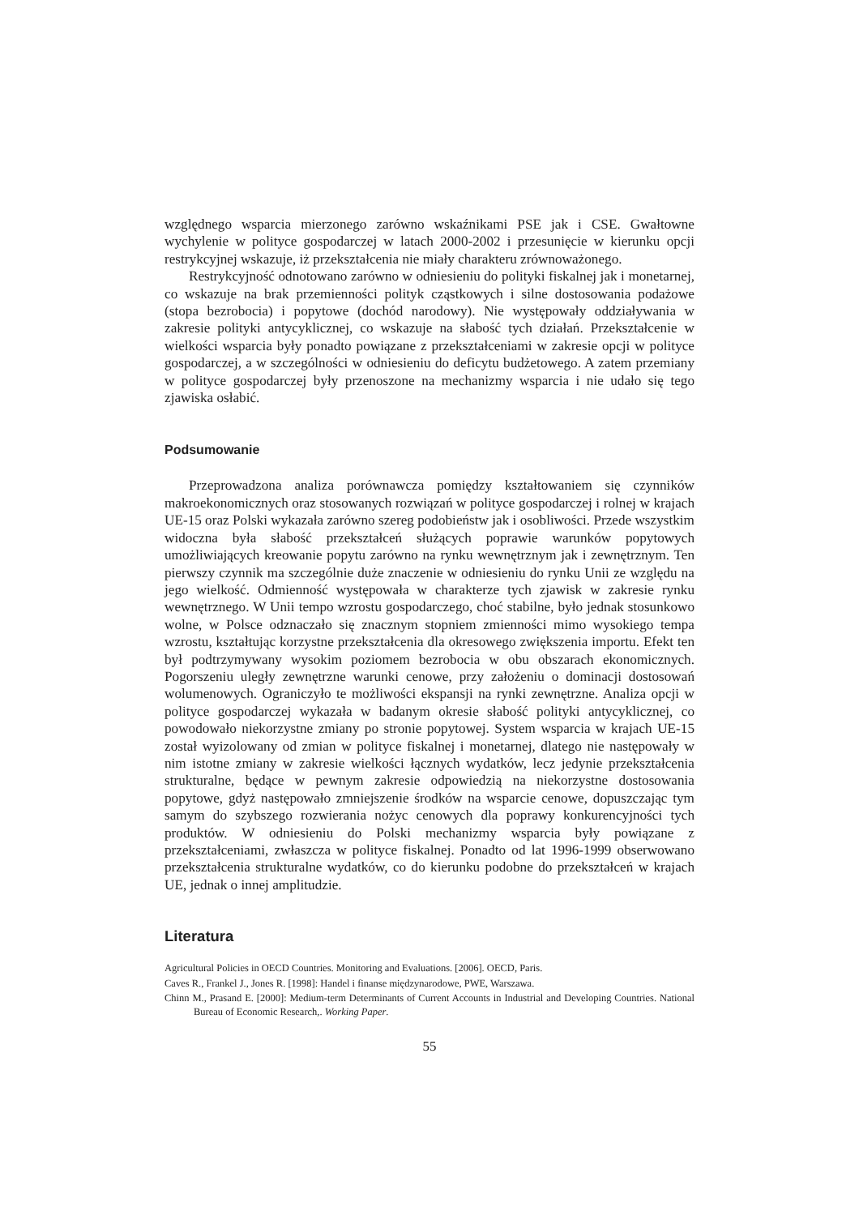względnego wsparcia mierzonego zarówno wskaźnikami PSE jak i CSE. Gwałtowne wychylenie w polityce gospodarczej w latach 2000-2002 i przesunięcie w kierunku opcji restrykcyjnej wskazuje, iż przekształcenia nie miały charakteru zrównoważonego.
Restrykcyjność odnotowano zarówno w odniesieniu do polityki fiskalnej jak i monetarnej, co wskazuje na brak przemienności polityk cząstkowych i silne dostosowania podażowe (stopa bezrobocia) i popytowe (dochód narodowy). Nie występowały oddziaływania w zakresie polityki antycyklicznej, co wskazuje na słabość tych działań. Przekształcenie w wielkości wsparcia były ponadto powiązane z przekształceniami w zakresie opcji w polityce gospodarczej, a w szczególności w odniesieniu do deficytu budżetowego. A zatem przemiany w polityce gospodarczej były przenoszone na mechanizmy wsparcia i nie udało się tego zjawiska osłabić.
Podsumowanie
Przeprowadzona analiza porównawcza pomiędzy kształtowaniem się czynników makroekonomicznych oraz stosowanych rozwiązań w polityce gospodarczej i rolnej w krajach UE-15 oraz Polski wykazała zarówno szereg podobieństw jak i osobliwości. Przede wszystkim widoczna była słabość przekształceń służących poprawie warunków popytowych umożliwiających kreowanie popytu zarówno na rynku wewnętrznym jak i zewnętrznym. Ten pierwszy czynnik ma szczególnie duże znaczenie w odniesieniu do rynku Unii ze względu na jego wielkość. Odmienność występowała w charakterze tych zjawisk w zakresie rynku wewnętrznego. W Unii tempo wzrostu gospodarczego, choć stabilne, było jednak stosunkowo wolne, w Polsce odznaczało się znacznym stopniem zmienności mimo wysokiego tempa wzrostu, kształtując korzystne przekształcenia dla okresowego zwiększenia importu. Efekt ten był podtrzymywany wysokim poziomem bezrobocia w obu obszarach ekonomicznych. Pogorszeniu uległy zewnętrzne warunki cenowe, przy założeniu o dominacji dostosowań wolumenowych. Ograniczyło te możliwości ekspansji na rynki zewnętrzne. Analiza opcji w polityce gospodarczej wykazała w badanym okresie słabość polityki antycyklicznej, co powodowało niekorzystne zmiany po stronie popytowej. System wsparcia w krajach UE-15 został wyizolowany od zmian w polityce fiskalnej i monetarnej, dlatego nie następowały w nim istotne zmiany w zakresie wielkości łącznych wydatków, lecz jedynie przekształcenia strukturalne, będące w pewnym zakresie odpowiedzią na niekorzystne dostosowania popytowe, gdyż następowało zmniejszenie środków na wsparcie cenowe, dopuszczając tym samym do szybszego rozwierania nożyc cenowych dla poprawy konkurencyjności tych produktów. W odniesieniu do Polski mechanizmy wsparcia były powiązane z przekształceniami, zwłaszcza w polityce fiskalnej. Ponadto od lat 1996-1999 obserwowano przekształcenia strukturalne wydatków, co do kierunku podobne do przekształceń w krajach UE, jednak o innej amplitudzie.
Literatura
Agricultural Policies in OECD Countries. Monitoring and Evaluations. [2006]. OECD, Paris.
Caves R., Frankel J., Jones R. [1998]: Handel i finanse międzynarodowe, PWE, Warszawa.
Chinn M., Prasand E. [2000]: Medium-term Determinants of Current Accounts in Industrial and Developing Countries. National Bureau of Economic Research,. Working Paper.
55